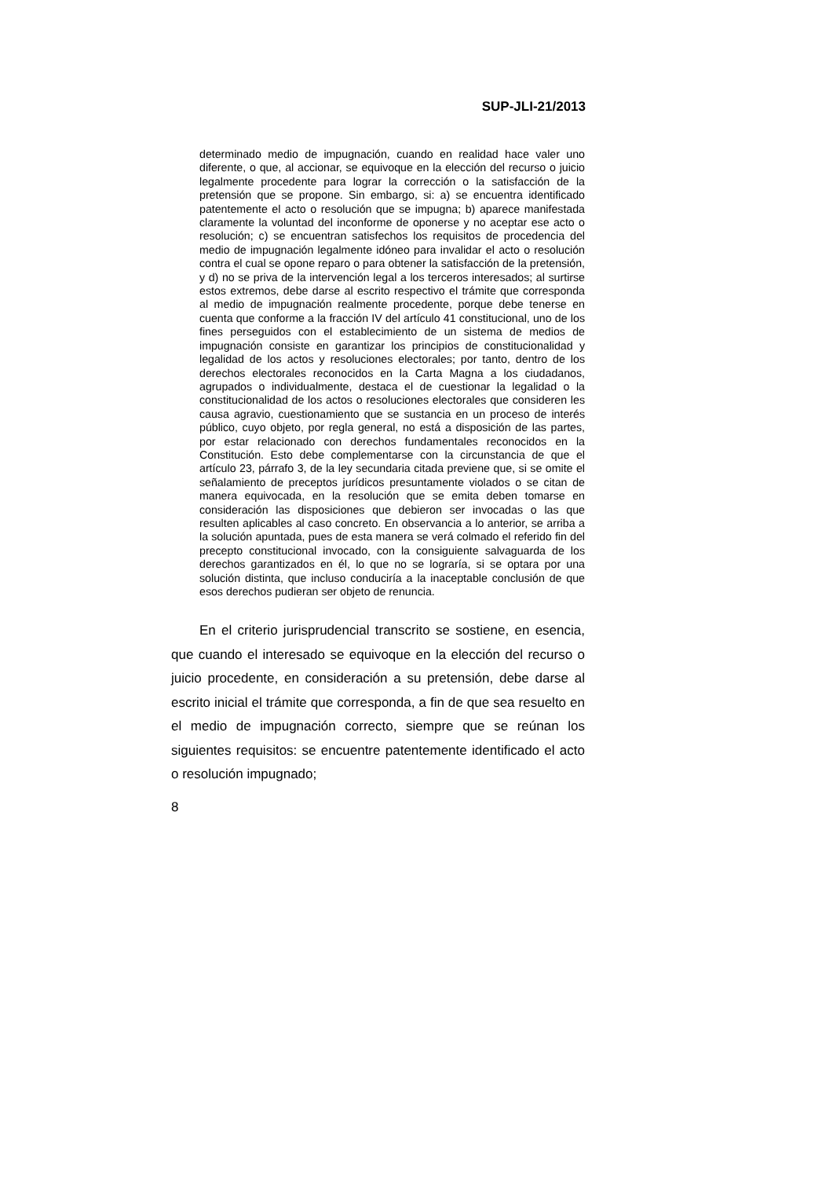SUP-JLI-21/2013
determinado medio de impugnación, cuando en realidad hace valer uno diferente, o que, al accionar, se equivoque en la elección del recurso o juicio legalmente procedente para lograr la corrección o la satisfacción de la pretensión que se propone. Sin embargo, si: a) se encuentra identificado patentemente el acto o resolución que se impugna; b) aparece manifestada claramente la voluntad del inconforme de oponerse y no aceptar ese acto o resolución; c) se encuentran satisfechos los requisitos de procedencia del medio de impugnación legalmente idóneo para invalidar el acto o resolución contra el cual se opone reparo o para obtener la satisfacción de la pretensión, y d) no se priva de la intervención legal a los terceros interesados; al surtirse estos extremos, debe darse al escrito respectivo el trámite que corresponda al medio de impugnación realmente procedente, porque debe tenerse en cuenta que conforme a la fracción IV del artículo 41 constitucional, uno de los fines perseguidos con el establecimiento de un sistema de medios de impugnación consiste en garantizar los principios de constitucionalidad y legalidad de los actos y resoluciones electorales; por tanto, dentro de los derechos electorales reconocidos en la Carta Magna a los ciudadanos, agrupados o individualmente, destaca el de cuestionar la legalidad o la constitucionalidad de los actos o resoluciones electorales que consideren les causa agravio, cuestionamiento que se sustancia en un proceso de interés público, cuyo objeto, por regla general, no está a disposición de las partes, por estar relacionado con derechos fundamentales reconocidos en la Constitución. Esto debe complementarse con la circunstancia de que el artículo 23, párrafo 3, de la ley secundaria citada previene que, si se omite el señalamiento de preceptos jurídicos presuntamente violados o se citan de manera equivocada, en la resolución que se emita deben tomarse en consideración las disposiciones que debieron ser invocadas o las que resulten aplicables al caso concreto. En observancia a lo anterior, se arriba a la solución apuntada, pues de esta manera se verá colmado el referido fin del precepto constitucional invocado, con la consiguiente salvaguarda de los derechos garantizados en él, lo que no se lograría, si se optara por una solución distinta, que incluso conduciría a la inaceptable conclusión de que esos derechos pudieran ser objeto de renuncia.
En el criterio jurisprudencial transcrito se sostiene, en esencia, que cuando el interesado se equivoque en la elección del recurso o juicio procedente, en consideración a su pretensión, debe darse al escrito inicial el trámite que corresponda, a fin de que sea resuelto en el medio de impugnación correcto, siempre que se reúnan los siguientes requisitos: se encuentre patentemente identificado el acto o resolución impugnado;
8